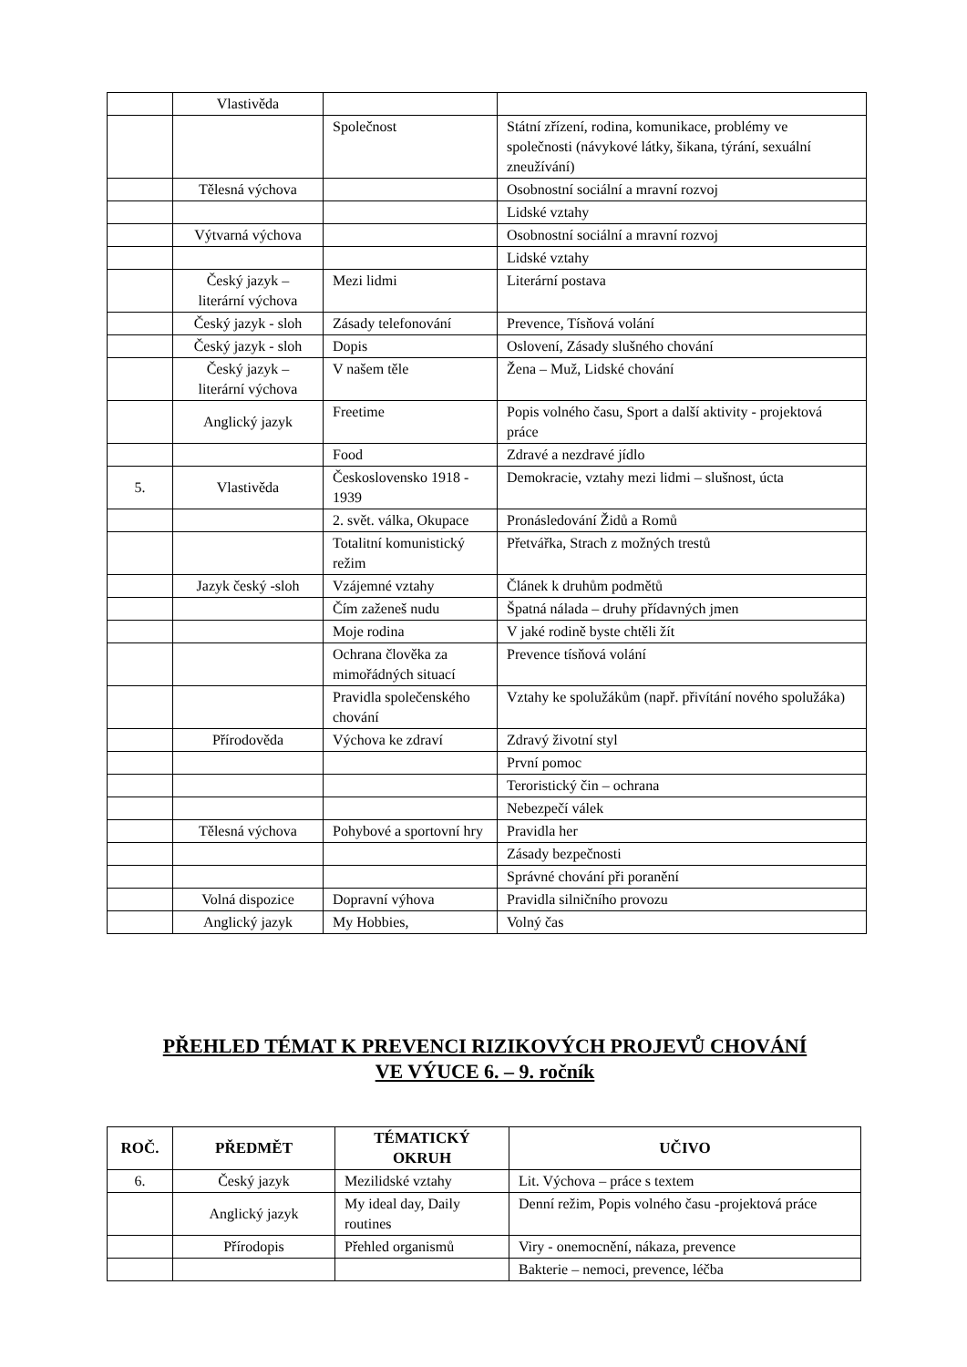| | Vlastivěda | | |
| | | Společnost | Státní zřízení, rodina, komunikace, problémy ve společnosti (návykové látky, šikana, týrání, sexuální zneužívání) |
| | Tělesná výchova | | Osobnostní sociální a mravní rozvoj |
| | | | Lidské vztahy |
| | Výtvarná výchova | | Osobnostní sociální a mravní rozvoj |
| | | | Lidské vztahy |
| | Český jazyk – literární výchova | Mezi lidmi | Literární postava |
| | Český jazyk - sloh | Zásady telefonování | Prevence, Tísňová volání |
| | Český jazyk - sloh | Dopis | Oslovení, Zásady slušného chování |
| | Český jazyk – literární výchova | V našem těle | Žena – Muž, Lidské chování |
| | Anglický jazyk | Freetime | Popis volného času, Sport a další aktivity - projektová práce |
| | | Food | Zdravé a nezdravé jídlo |
| 5. | Vlastivěda | Československo 1918 - 1939 | Demokracie, vztahy mezi lidmi – slušnost, úcta |
| | | 2. svět. válka, Okupace | Pronásledování Židů a Romů |
| | | Totalitní komunistický režim | Přetvářka, Strach z možných trestů |
| | Jazyk český -sloh | Vzájemné vztahy | Článek k druhům podmětů |
| | | Čím zaženeš nudu | Špatná nálada – druhy přídavných jmen |
| | | Moje rodina | V jaké rodině byste chtěli žít |
| | | Ochrana člověka za mimořádných situací | Prevence tísňová volání |
| | | Pravidla společenského chování | Vztahy ke spolužákům (např. přivítání nového spolužáka) |
| | Přírodověda | Výchova ke zdraví | Zdravý životní styl |
| | | | První pomoc |
| | | | Teroristický čin – ochrana |
| | | | Nebezpečí válek |
| | Tělesná výchova | Pohybové a sportovní hry | Pravidla her |
| | | | Zásady bezpečnosti |
| | | | Správné chování při poranění |
| | Volná dispozice | Dopravní výhova | Pravidla silničního provozu |
| | Anglický jazyk | My Hobbies, | Volný čas |
PŘEHLED TÉMAT K PREVENCI RIZIKOVÝCH PROJEVŮ CHOVÁNÍ
VE VÝUCE 6. – 9. ročník
| ROČ. | PŘEDMĚT | TÉMATICKÝ OKRUH | UČIVO |
| --- | --- | --- | --- |
| 6. | Český jazyk | Mezilidské vztahy | Lit. Výchova – práce s textem |
| | Anglický jazyk | My ideal day, Daily routines | Denní režim, Popis volného času -projektová práce |
| | Přírodopis | Přehled organismů | Viry - onemocnění, nákaza, prevence |
| | | | Bakterie – nemoci, prevence, léčba |